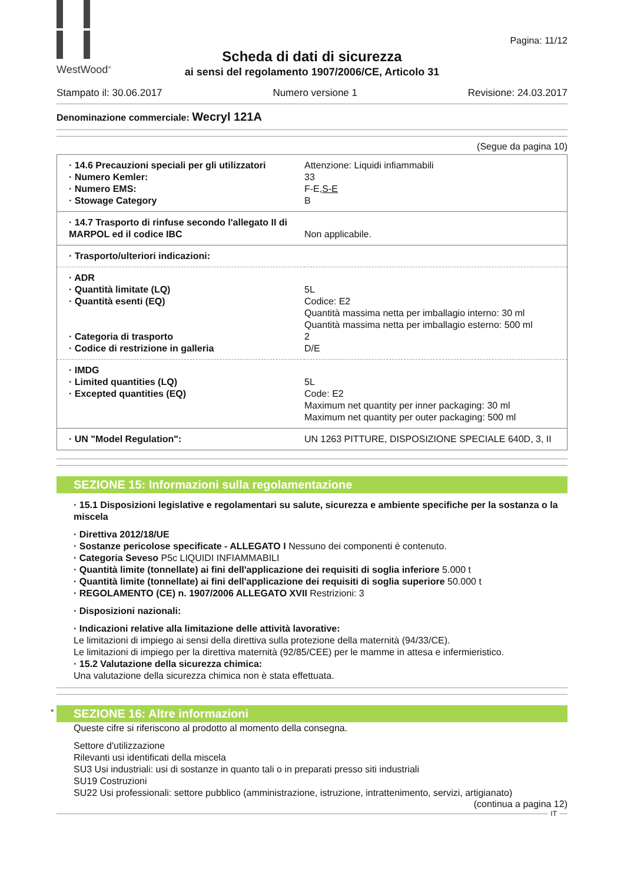WestWood<sup>®</sup>
Pagina: 11/12
Scheda di dati di sicurezza
ai sensi del regolamento 1907/2006/CE, Articolo 31
Stampato il: 30.06.2017 Numero versione 1 Revisione: 24.03.2017
Denominazione commerciale: Wecryl 121A
(Segue da pagina 10)
| · 14.6 Precauzioni speciali per gli utilizzatori | Attenzione: Liquidi infiammabili |
| · Numero Kemler: | 33 |
| · Numero EMS: | F-E, S-E |
| · Stowage Category | B |
| · 14.7 Trasporto di rinfuse secondo l'allegato II di MARPOL ed il codice IBC | Non applicabile. |
| · Trasporto/ulteriori indicazioni: | |
| · ADR | |
| · Quantità limitate (LQ) | 5L |
| · Quantità esenti (EQ) | Codice: E2 Quantità massima netta per imballagio interno: 30 ml Quantità massima netta per imballagio esterno: 500 ml |
| · Categoria di trasporto | 2 |
| · Codice di restrizione in galleria | D/E |
| · IMDG | |
| · Limited quantities (LQ) | 5L |
| · Excepted quantities (EQ) | Code: E2 Maximum net quantity per inner packaging: 30 ml Maximum net quantity per outer packaging: 500 ml |
| · UN "Model Regulation": | UN 1263 PITTURE, DISPOSIZIONE SPECIALE 640D, 3, II |
SEZIONE 15: Informazioni sulla regolamentazione
· 15.1 Disposizioni legislative e regolamentari su salute, sicurezza e ambiente specifiche per la sostanza o la miscela
· Direttiva 2012/18/UE
· Sostanze pericolose specificate - ALLEGATO I Nessuno dei componenti è contenuto.
· Categoria Seveso P5c LIQUIDI INFIAMMABILI
· Quantità limite (tonnellate) ai fini dell'applicazione dei requisiti di soglia inferiore 5.000 t
· Quantità limite (tonnellate) ai fini dell'applicazione dei requisiti di soglia superiore 50.000 t
· REGOLAMENTO (CE) n. 1907/2006 ALLEGATO XVII Restrizioni: 3
· Disposizioni nazionali:
· Indicazioni relative alla limitazione delle attività lavorative:
Le limitazioni di impiego ai sensi della direttiva sulla protezione della maternità (94/33/CE).
Le limitazioni di impiego per la direttiva maternità (92/85/CEE) per le mamme in attesa e infermieristico.
· 15.2 Valutazione della sicurezza chimica:
Una valutazione della sicurezza chimica non è stata effettuata.
* SEZIONE 16: Altre informazioni
Queste cifre si riferiscono al prodotto al momento della consegna.
Settore d'utilizzazione
Rilevanti usi identificati della miscela
SU3 Usi industriali: usi di sostanze in quanto tali o in preparati presso siti industriali
SU19 Costruzioni
SU22 Usi professionali: settore pubblico (amministrazione, istruzione, intrattenimento, servizi, artigianato)
(continua a pagina 12)
IT